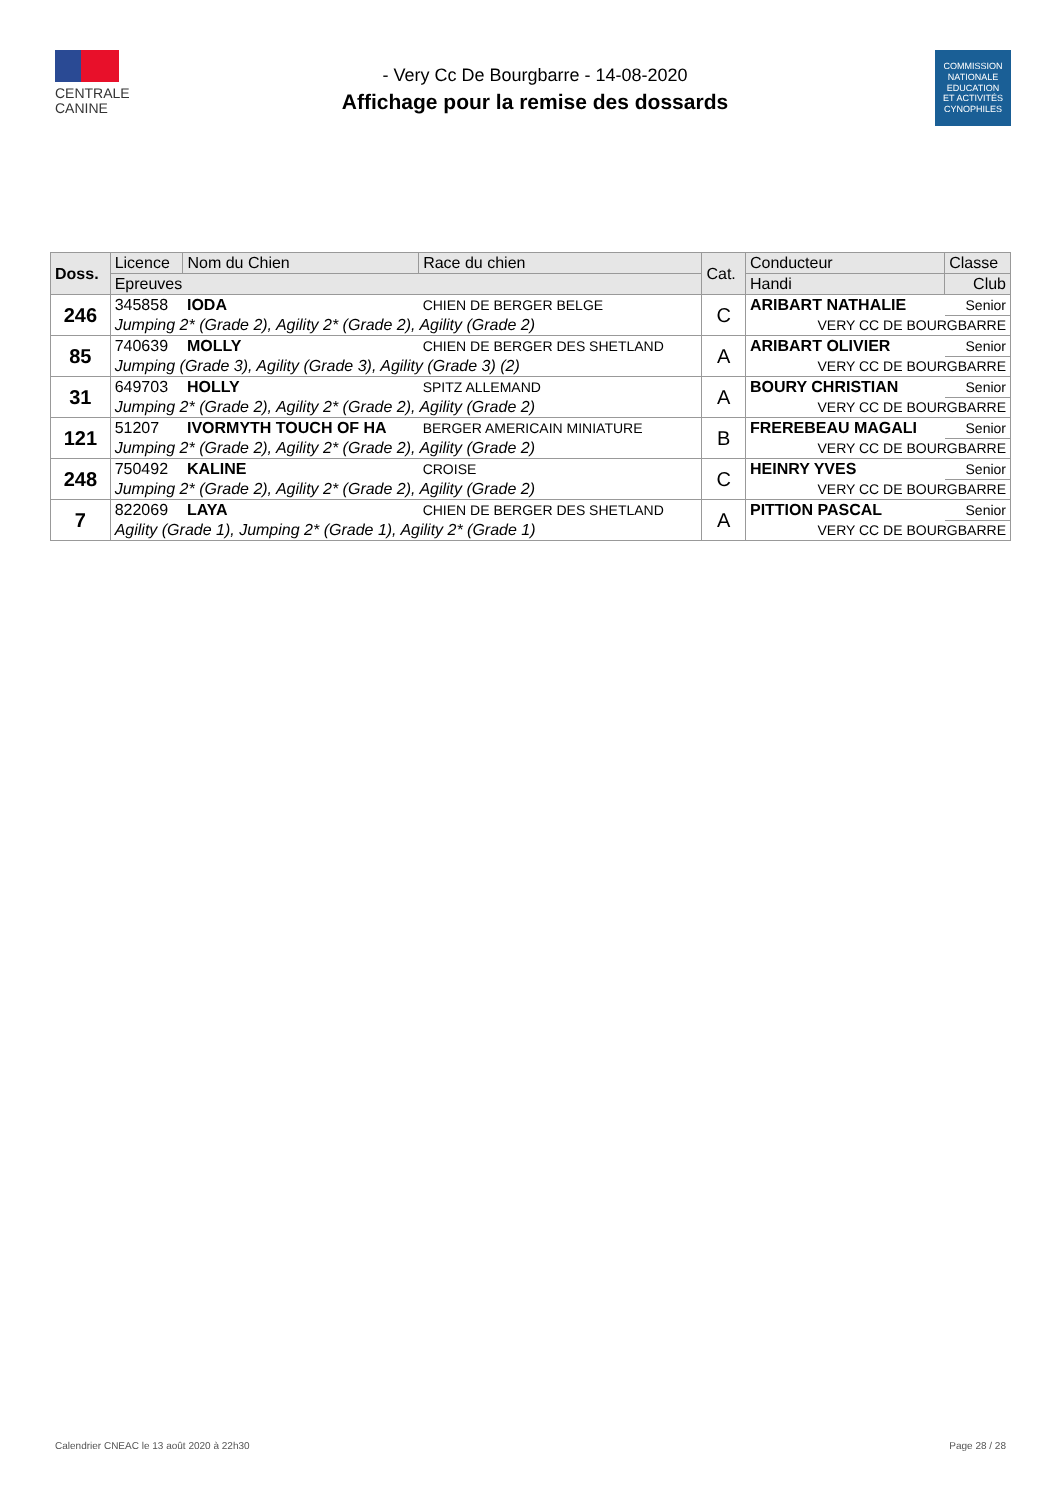CENTRALE
CANINE
- Very Cc De Bourgbarre - 14-08-2020
Affichage pour la remise des dossards
COMMISSION
NATIONALE
EDUCATION
ET ACTIVITÉS
CYNOPHILES
| Doss. | Licence | Nom du Chien | Race du chien | Cat. | Conducteur | | Classe |
| --- | --- | --- | --- | --- | --- | --- | --- |
| | Epreuves | | | | Handi | Club | |
| 246 | 345858 | IODA | CHIEN DE BERGER BELGE | C | ARIBART NATHALIE | | Senior |
| | Jumping 2* (Grade 2), Agility 2* (Grade 2), Agility (Grade 2) | | | | VERY CC DE BOURGBARRE | | |
| 85 | 740639 | MOLLY | CHIEN DE BERGER DES SHETLAND | A | ARIBART OLIVIER | | Senior |
| | Jumping (Grade 3), Agility (Grade 3), Agility (Grade 3) (2) | | | | VERY CC DE BOURGBARRE | | |
| 31 | 649703 | HOLLY | SPITZ ALLEMAND | A | BOURY CHRISTIAN | | Senior |
| | Jumping 2* (Grade 2), Agility 2* (Grade 2), Agility (Grade 2) | | | | VERY CC DE BOURGBARRE | | |
| 121 | 51207 | IVORMYTH TOUCH OF HA | BERGER AMERICAIN MINIATURE | B | FREREBEAU MAGALI | | Senior |
| | Jumping 2* (Grade 2), Agility 2* (Grade 2), Agility (Grade 2) | | | | VERY CC DE BOURGBARRE | | |
| 248 | 750492 | KALINE | CROISE | C | HEINRY YVES | | Senior |
| | Jumping 2* (Grade 2), Agility 2* (Grade 2), Agility (Grade 2) | | | | VERY CC DE BOURGBARRE | | |
| 7 | 822069 | LAYA | CHIEN DE BERGER DES SHETLAND | A | PITTION PASCAL | | Senior |
| | Agility (Grade 1), Jumping 2* (Grade 1), Agility 2* (Grade 1) | | | | VERY CC DE BOURGBARRE | | |
Calendrier CNEAC le 13 août 2020 à 22h30 Page 28 / 28